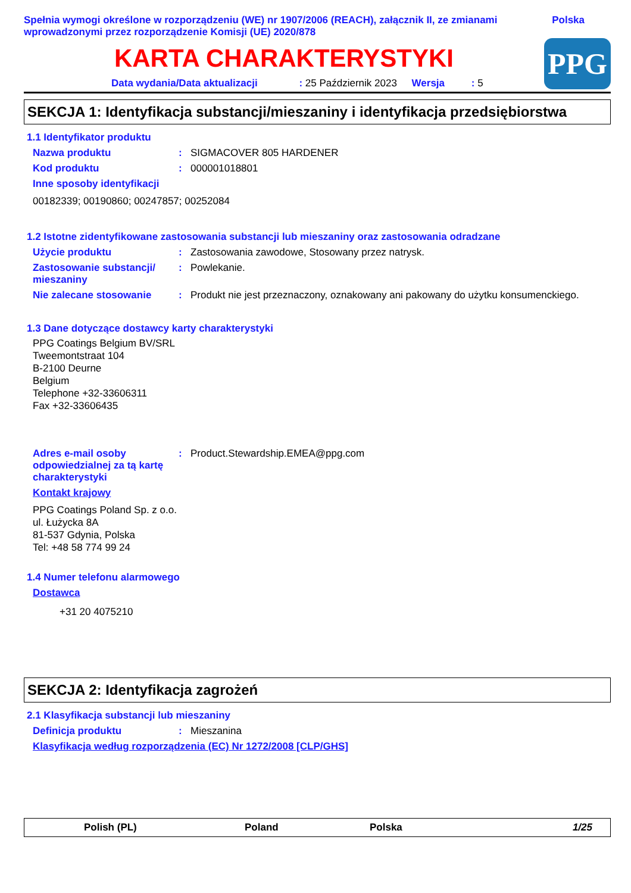Spełnia wymogi określone w rozporządzeniu (WE) nr 1907/2006 (REACH), załącznik II, ze zmianami wprowadzonymi przez rozporządzenie Komisji (UE) 2020/878
Polska
KARTA CHARAKTERYSTYKI
Data wydania/Data aktualizacji : 25 Październik 2023 Wersja : 5
PPG
SEKCJA 1: Identyfikacja substancji/mieszaniny i identyfikacja przedsiębiorstwa
1.1 Identyfikator produktu
Nazwa produktu : SIGMACOVER 805 HARDENER
Kod produktu : 000001018801
Inne sposoby identyfikacji
00182339; 00190860; 00247857; 00252084
1.2 Istotne zidentyfikowane zastosowania substancji lub mieszaniny oraz zastosowania odradzane
Użycie produktu : Zastosowania zawodowe, Stosowany przez natrysk.
Zastosowanie substancji/ mieszaniny
: Powlekanie.
Nie zalecane stosowanie : Produkt nie jest przeznaczony, oznakowany ani pakowany do użytku konsumenckiego.
1.3 Dane dotyczące dostawcy karty charakterystyki
PPG Coatings Belgium BV/SRL
Tweemontstraat 104
B-2100 Deurne
Belgium
Telephone +32-33606311
Fax +32-33606435
Adres e-mail osoby odpowiedzialnej za tą kartę charakterystyki
: Product.Stewardship.EMEA@ppg.com
Kontakt krajowy
PPG Coatings Poland Sp. z o.o.
ul. Łużycka 8A
81-537 Gdynia, Polska
Tel: +48 58 774 99 24
1.4 Numer telefonu alarmowego
Dostawca
+31 20 4075210
SEKCJA 2: Identyfikacja zagrożeń
2.1 Klasyfikacja substancji lub mieszaniny
Definicja produktu : Mieszanina
Klasyfikacja według rozporządzenia (EC) Nr 1272/2008 [CLP/GHS]
Polish (PL) Poland Polska 1/25